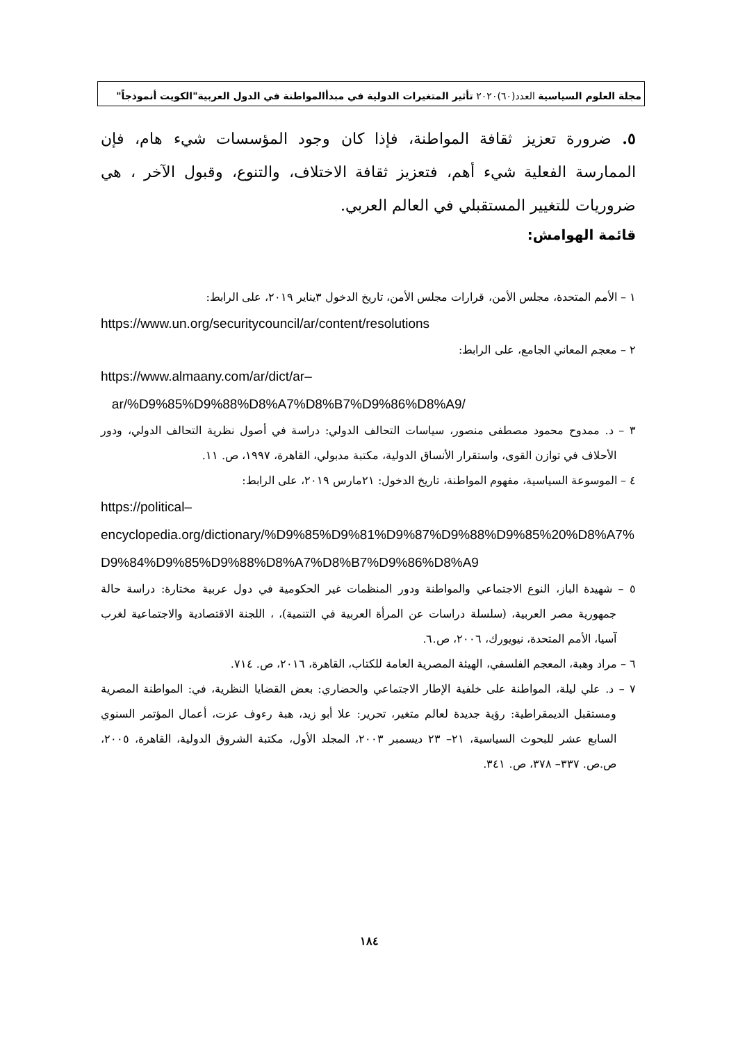مجلة العلوم السياسية العدد(٦٠)٢٠٢٠ تأثير المتغيرات الدولية في مبدأالمواطنة في الدول العربية"الكويت أنموذجاً"
٥. ضرورة تعزيز ثقافة المواطنة، فإذا كان وجود المؤسسات شيء هام، فإن الممارسة الفعلية شيء أهم، فتعزيز ثقافة الاختلاف، والتنوع، وقبول الآخر ، هي ضروريات للتغيير المستقبلي في العالم العربي.
قائمة الهوامش:
١ – الأمم المتحدة، مجلس الأمن، قرارات مجلس الأمن، تاريخ الدخول ٣يناير ٢٠١٩، على الرابط:
https://www.un.org/securitycouncil/ar/content/resolutions
٢ – معجم المعاني الجامع، على الرابط:
https://www.almaany.com/ar/dict/ar–
ar/%D9%85%D9%88%D8%A7%D8%B7%D9%86%D8%A9/
٣ – د. ممدوح محمود مصطفى منصور، سياسات التحالف الدولي: دراسة في أصول نظرية التحالف الدولي، ودور الأحلاف في توازن القوى، واستقرار الأنساق الدولية، مكتبة مدبولي، القاهرة، ١٩٩٧، ص. ١١.
٤ – الموسوعة السياسية، مفهوم المواطنة، تاريخ الدخول: ٢١مارس ٢٠١٩، على الرابط:
https://political–
encyclopedia.org/dictionary/%D9%85%D9%81%D9%87%D9%88%D9%85%20%D8%A7%D9%84%D9%85%D9%88%D8%A7%D8%B7%D9%86%D8%A9
٥ – شهيدة الباز، النوع الاجتماعي والمواطنة ودور المنظمات غير الحكومية في دول عربية مختارة: دراسة حالة جمهورية مصر العربية، (سلسلة دراسات عن المرأة العربية في التنمية)، ، اللجنة الاقتصادية والاجتماعية لغرب آسيا، الأمم المتحدة، نيويورك، ٢٠٠٦، ص.٦.
٦ – مراد وهبة، المعجم الفلسفي، الهيئة المصرية العامة للكتاب، القاهرة، ٢٠١٦، ص. ٧١٤.
٧ – د. علي ليلة، المواطنة على خلفية الإطار الاجتماعي والحضاري: بعض القضايا النظرية، في: المواطنة المصرية ومستقبل الديمقراطية: رؤية جديدة لعالم متغير، تحرير: علا أبو زيد، هبة رءوف عزت، أعمال المؤتمر السنوي السابع عشر للبحوث السياسية، ٢١– ٢٣ ديسمبر ٢٠٠٣، المجلد الأول، مكتبة الشروق الدولية، القاهرة، ٢٠٠٥، ص.ص. ٣٣٧– ٣٧٨، ص. ٣٤١.
١٨٤